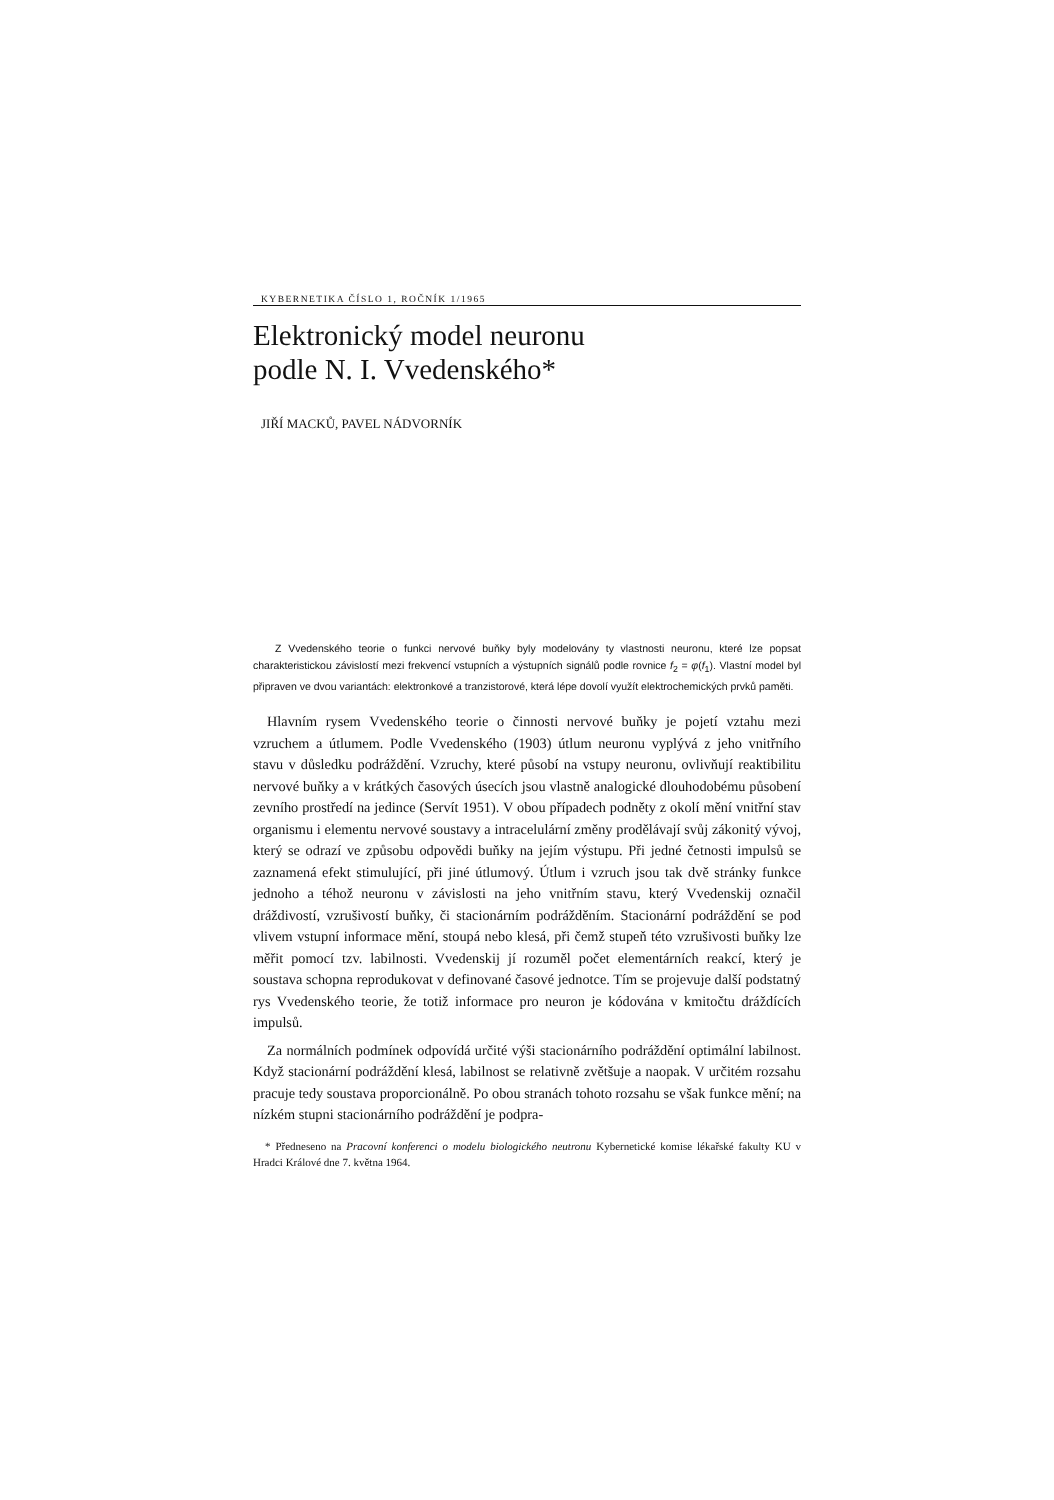KYBERNETIKA ČÍSLO 1, ROČNÍK 1/1965
Elektronický model neuronu
podle N. I. Vvedenského*
JIŘÍ MACKŮ, PAVEL NÁDVORNÍK
Z Vvedenského teorie o funkci nervové buňky byly modelovány ty vlastnosti neuronu, které lze popsat charakteristickou závislostí mezi frekvencí vstupních a výstupních signálů podle rovnice f<sub>2</sub> = φ(f<sub>1</sub>). Vlastní model byl připraven ve dvou variantách: elektronkové a tranzistorové, která lépe dovolí využít elektrochemických prvků paměti.
Hlavním rysem Vvedenského teorie o činnosti nervové buňky je pojetí vztahu mezi vzruchem a útlumem. Podle Vvedenského (1903) útlum neuronu vyplývá z jeho vnitřního stavu v důsledku podráždění. Vzruchy, které působí na vstupy neuronu, ovlivňují reaktibilitu nervové buňky a v krátkých časových úsecích jsou vlastně analogické dlouhodobému působení zevního prostředí na jedince (Servít 1951). V obou případech podněty z okolí mění vnitřní stav organismu i elementu nervové soustavy a intracelulární změny prodělávají svůj zákonitý vývoj, který se odrazí ve způsobu odpovědi buňky na jejím výstupu. Při jedné četnosti impulsů se zaznamená efekt stimulující, při jiné útlumový. Útlum i vzruch jsou tak dvě stránky funkce jednoho a téhož neuronu v závislosti na jeho vnitřním stavu, který Vvedenskij označil dráždivostí, vzrušivostí buňky, či stacionárním podrážděním. Stacionární podráždění se pod vlivem vstupní informace mění, stoupá nebo klesá, při čemž stupeň této vzrušivosti buňky lze měřit pomocí tzv. labilnosti. Vvedenskij jí rozuměl počet elementárních reakcí, který je soustava schopna reprodukovat v definované časové jednotce. Tím se projevuje další podstatný rys Vvedenského teorie, že totiž informace pro neuron je kódována v kmitočtu dráždících impulsů.
Za normálních podmínek odpovídá určité výši stacionárního podráždění optimální labilnost. Když stacionární podráždění klesá, labilnost se relativně zvětšuje a naopak. V určitém rozsahu pracuje tedy soustava proporcionálně. Po obou stranách tohoto rozsahu se však funkce mění; na nízkém stupni stacionárního podráždění je podpra-
* Předneseno na Pracovní konferenci o modelu biologického neutronu Kybernetické komise lékařské fakulty KU v Hradci Králové dne 7. května 1964.